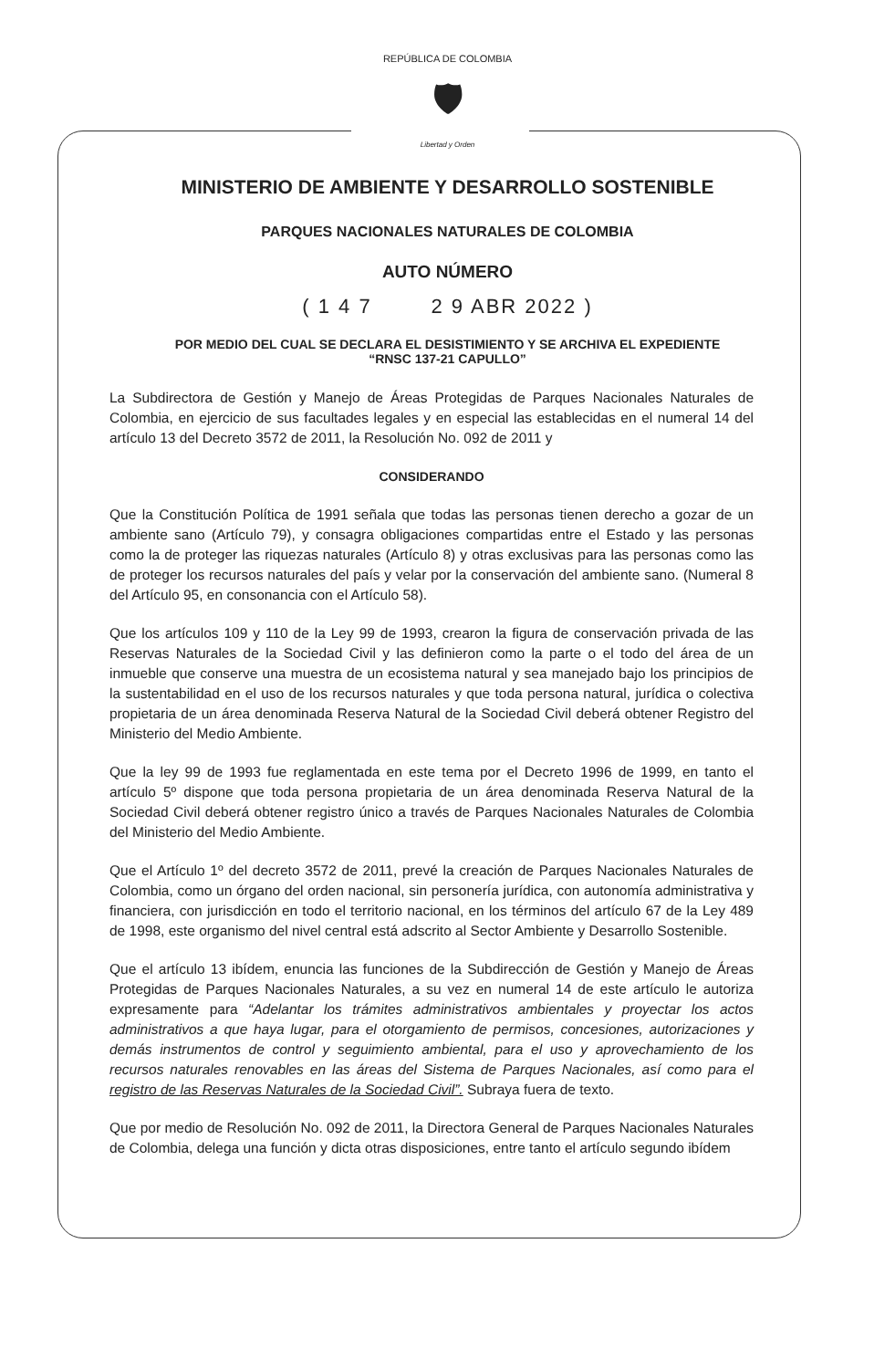REPÚBLICA DE COLOMBIA
🛡
Libertad y Orden
MINISTERIO DE AMBIENTE Y DESARROLLO SOSTENIBLE
PARQUES NACIONALES NATURALES DE COLOMBIA
AUTO NÚMERO
( 1 4 7 2 9 ABR 2022 )
POR MEDIO DEL CUAL SE DECLARA EL DESISTIMIENTO Y SE ARCHIVA EL EXPEDIENTE
“RNSC 137-21 CAPULLO”
La Subdirectora de Gestión y Manejo de Áreas Protegidas de Parques Nacionales Naturales de Colombia, en ejercicio de sus facultades legales y en especial las establecidas en el numeral 14 del artículo 13 del Decreto 3572 de 2011, la Resolución No. 092 de 2011 y
CONSIDERANDO
Que la Constitución Política de 1991 señala que todas las personas tienen derecho a gozar de un ambiente sano (Artículo 79), y consagra obligaciones compartidas entre el Estado y las personas como la de proteger las riquezas naturales (Artículo 8) y otras exclusivas para las personas como las de proteger los recursos naturales del país y velar por la conservación del ambiente sano. (Numeral 8 del Artículo 95, en consonancia con el Artículo 58).
Que los artículos 109 y 110 de la Ley 99 de 1993, crearon la figura de conservación privada de las Reservas Naturales de la Sociedad Civil y las definieron como la parte o el todo del área de un inmueble que conserve una muestra de un ecosistema natural y sea manejado bajo los principios de la sustentabilidad en el uso de los recursos naturales y que toda persona natural, jurídica o colectiva propietaria de un área denominada Reserva Natural de la Sociedad Civil deberá obtener Registro del Ministerio del Medio Ambiente.
Que la ley 99 de 1993 fue reglamentada en este tema por el Decreto 1996 de 1999, en tanto el artículo 5º dispone que toda persona propietaria de un área denominada Reserva Natural de la Sociedad Civil deberá obtener registro único a través de Parques Nacionales Naturales de Colombia del Ministerio del Medio Ambiente.
Que el Artículo 1º del decreto 3572 de 2011, prevé la creación de Parques Nacionales Naturales de Colombia, como un órgano del orden nacional, sin personería jurídica, con autonomía administrativa y financiera, con jurisdicción en todo el territorio nacional, en los términos del artículo 67 de la Ley 489 de 1998, este organismo del nivel central está adscrito al Sector Ambiente y Desarrollo Sostenible.
Que el artículo 13 ibídem, enuncia las funciones de la Subdirección de Gestión y Manejo de Áreas Protegidas de Parques Nacionales Naturales, a su vez en numeral 14 de este artículo le autoriza expresamente para “Adelantar los trámites administrativos ambientales y proyectar los actos administrativos a que haya lugar, para el otorgamiento de permisos, concesiones, autorizaciones y demás instrumentos de control y seguimiento ambiental, para el uso y aprovechamiento de los recursos naturales renovables en las áreas del Sistema de Parques Nacionales, así como para el registro de las Reservas Naturales de la Sociedad Civil”. Subraya fuera de texto.
Que por medio de Resolución No. 092 de 2011, la Directora General de Parques Nacionales Naturales de Colombia, delega una función y dicta otras disposiciones, entre tanto el artículo segundo ibídem